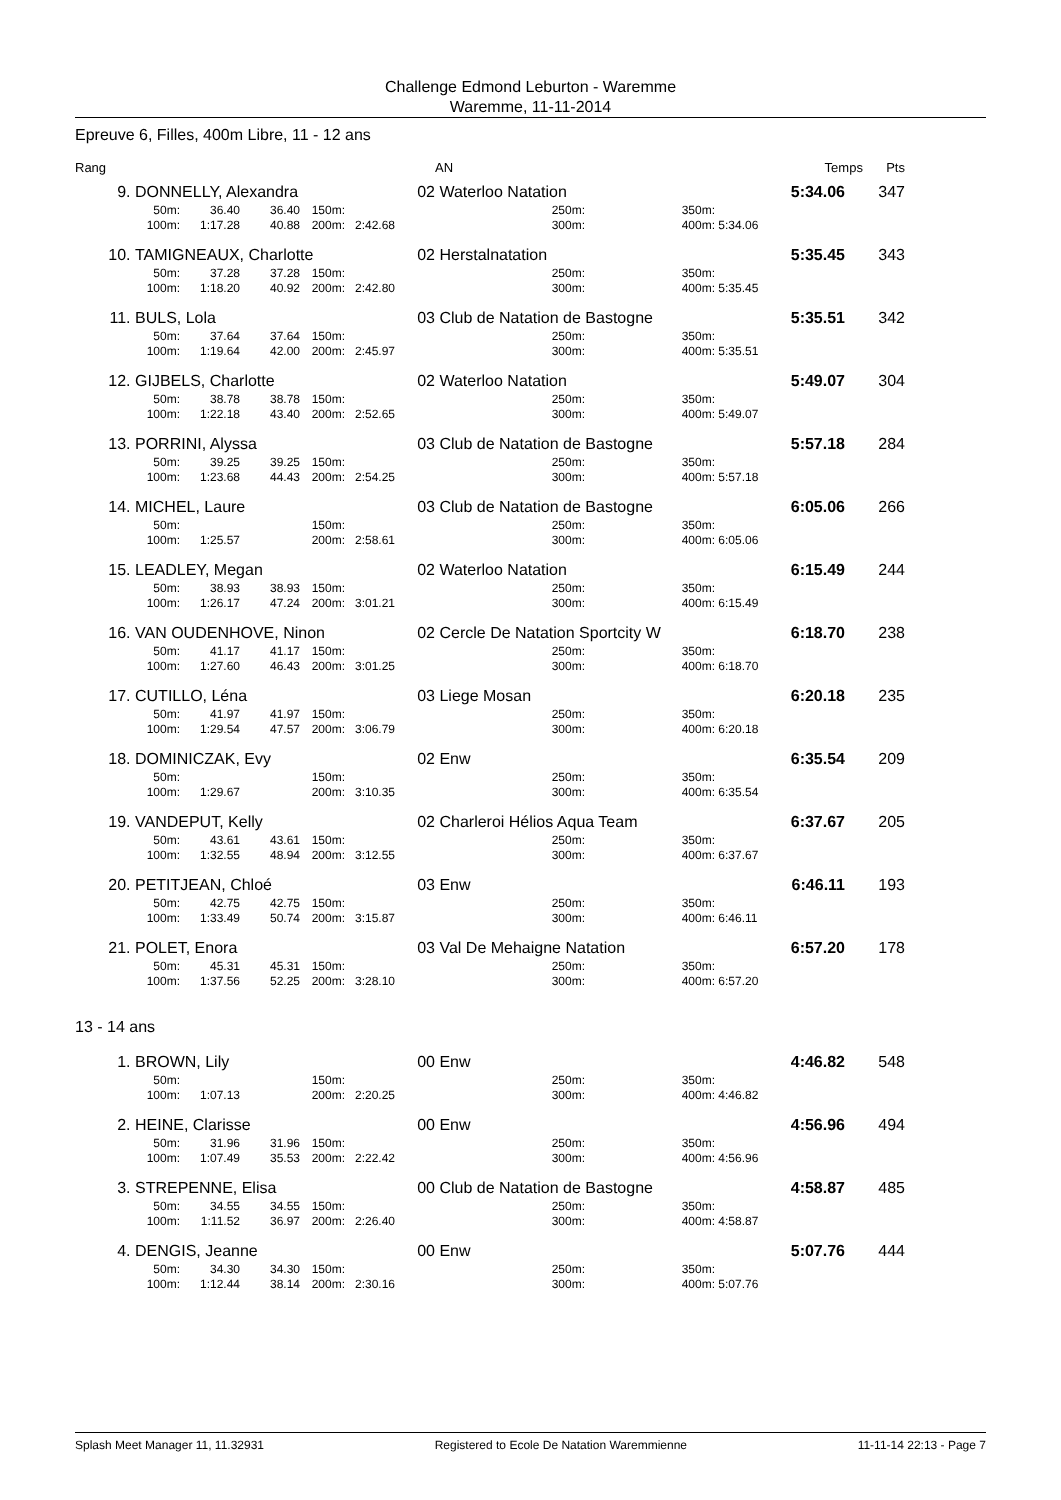Challenge Edmond Leburton - Waremme
Waremme, 11-11-2014
Epreuve 6, Filles, 400m Libre, 11 - 12 ans
| Rang | | AN | | Temps | Pts |
| 9. | DONNELLY, Alexandra | | | | | 02 | Waterloo Natation | | | 5:34.06 | 347 |
| | 50m: | 36.40 | 36.40 | 150m: | | | 250m: | 350m: | | | |
| | 100m: | 1:17.28 | 40.88 | 200m: | 2:42.68 | | 300m: | 400m: | 5:34.06 | | |
| 10. | TAMIGNEAUX, Charlotte | | | | | 02 | Herstalnatation | | | 5:35.45 | 343 |
| | 50m: | 37.28 | 37.28 | 150m: | | | 250m: | 350m: | | | |
| | 100m: | 1:18.20 | 40.92 | 200m: | 2:42.80 | | 300m: | 400m: | 5:35.45 | | |
| 11. | BULS, Lola | | | | | 03 | Club de Natation de Bastogne | | | 5:35.51 | 342 |
| | 50m: | 37.64 | 37.64 | 150m: | | | 250m: | 350m: | | | |
| | 100m: | 1:19.64 | 42.00 | 200m: | 2:45.97 | | 300m: | 400m: | 5:35.51 | | |
| 12. | GIJBELS, Charlotte | | | | | 02 | Waterloo Natation | | | 5:49.07 | 304 |
| | 50m: | 38.78 | 38.78 | 150m: | | | 250m: | 350m: | | | |
| | 100m: | 1:22.18 | 43.40 | 200m: | 2:52.65 | | 300m: | 400m: | 5:49.07 | | |
| 13. | PORRINI, Alyssa | | | | | 03 | Club de Natation de Bastogne | | | 5:57.18 | 284 |
| | 50m: | 39.25 | 39.25 | 150m: | | | 250m: | 350m: | | | |
| | 100m: | 1:23.68 | 44.43 | 200m: | 2:54.25 | | 300m: | 400m: | 5:57.18 | | |
| 14. | MICHEL, Laure | | | | | 03 | Club de Natation de Bastogne | | | 6:05.06 | 266 |
| | 50m: | | | 150m: | | | 250m: | 350m: | | | |
| | 100m: | 1:25.57 | | 200m: | 2:58.61 | | 300m: | 400m: | 6:05.06 | | |
| 15. | LEADLEY, Megan | | | | | 02 | Waterloo Natation | | | 6:15.49 | 244 |
| | 50m: | 38.93 | 38.93 | 150m: | | | 250m: | 350m: | | | |
| | 100m: | 1:26.17 | 47.24 | 200m: | 3:01.21 | | 300m: | 400m: | 6:15.49 | | |
| 16. | VAN OUDENHOVE, Ninon | | | | | 02 | Cercle De Natation Sportcity W | | | 6:18.70 | 238 |
| | 50m: | 41.17 | 41.17 | 150m: | | | 250m: | 350m: | | | |
| | 100m: | 1:27.60 | 46.43 | 200m: | 3:01.25 | | 300m: | 400m: | 6:18.70 | | |
| 17. | CUTILLO, Léna | | | | | 03 | Liege Mosan | | | 6:20.18 | 235 |
| | 50m: | 41.97 | 41.97 | 150m: | | | 250m: | 350m: | | | |
| | 100m: | 1:29.54 | 47.57 | 200m: | 3:06.79 | | 300m: | 400m: | 6:20.18 | | |
| 18. | DOMINICZAK, Evy | | | | | 02 | Enw | | | 6:35.54 | 209 |
| | 50m: | | | 150m: | | | 250m: | 350m: | | | |
| | 100m: | 1:29.67 | | 200m: | 3:10.35 | | 300m: | 400m: | 6:35.54 | | |
| 19. | VANDEPUT, Kelly | | | | | 02 | Charleroi Hélios Aqua Team | | | 6:37.67 | 205 |
| | 50m: | 43.61 | 43.61 | 150m: | | | 250m: | 350m: | | | |
| | 100m: | 1:32.55 | 48.94 | 200m: | 3:12.55 | | 300m: | 400m: | 6:37.67 | | |
| 20. | PETITJEAN, Chloé | | | | | 03 | Enw | | | 6:46.11 | 193 |
| | 50m: | 42.75 | 42.75 | 150m: | | | 250m: | 350m: | | | |
| | 100m: | 1:33.49 | 50.74 | 200m: | 3:15.87 | | 300m: | 400m: | 6:46.11 | | |
| 21. | POLET, Enora | | | | | 03 | Val De Mehaigne Natation | | | 6:57.20 | 178 |
| | 50m: | 45.31 | 45.31 | 150m: | | | 250m: | 350m: | | | |
| | 100m: | 1:37.56 | 52.25 | 200m: | 3:28.10 | | 300m: | 400m: | 6:57.20 | | |
13 - 14 ans
| 1. | BROWN, Lily | | | | | 00 | Enw | | | 4:46.82 | 548 |
| | 50m: | | | 150m: | | | 250m: | 350m: | | | |
| | 100m: | 1:07.13 | | 200m: | 2:20.25 | | 300m: | 400m: | 4:46.82 | | |
| 2. | HEINE, Clarisse | | | | | 00 | Enw | | | 4:56.96 | 494 |
| | 50m: | 31.96 | 31.96 | 150m: | | | 250m: | 350m: | | | |
| | 100m: | 1:07.49 | 35.53 | 200m: | 2:22.42 | | 300m: | 400m: | 4:56.96 | | |
| 3. | STREPENNE, Elisa | | | | | 00 | Club de Natation de Bastogne | | | 4:58.87 | 485 |
| | 50m: | 34.55 | 34.55 | 150m: | | | 250m: | 350m: | | | |
| | 100m: | 1:11.52 | 36.97 | 200m: | 2:26.40 | | 300m: | 400m: | 4:58.87 | | |
| 4. | DENGIS, Jeanne | | | | | 00 | Enw | | | 5:07.76 | 444 |
| | 50m: | 34.30 | 34.30 | 150m: | | | 250m: | 350m: | | | |
| | 100m: | 1:12.44 | 38.14 | 200m: | 2:30.16 | | 300m: | 400m: | 5:07.76 | | |
Splash Meet Manager 11, 11.32931 Registered to Ecole De Natation Waremmienne 11-11-14 22:13 - Page 7